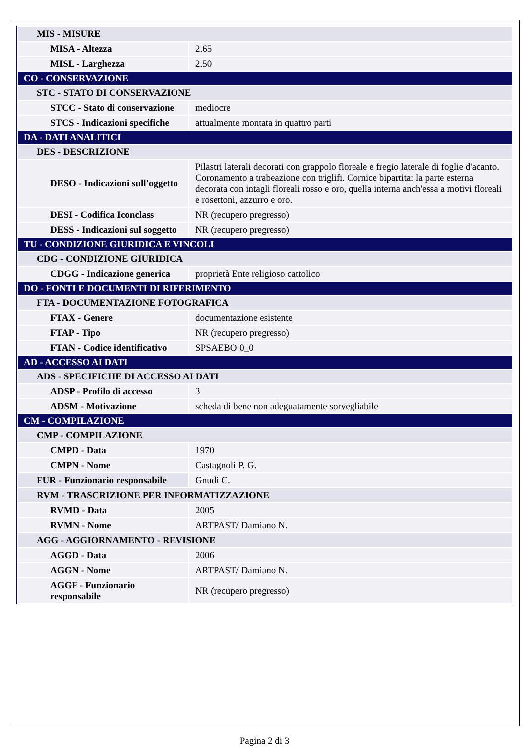| MIS - MISURE | |
| MISA - Altezza | 2.65 |
| MISL - Larghezza | 2.50 |
| CO - CONSERVAZIONE | |
| STC - STATO DI CONSERVAZIONE | |
| STCC - Stato di conservazione | mediocre |
| STCS - Indicazioni specifiche | attualmente montata in quattro parti |
| DA - DATI ANALITICI | |
| DES - DESCRIZIONE | |
| DESO - Indicazioni sull'oggetto | Pilastri laterali decorati con grappolo floreale e fregio laterale di foglie d'acanto. Coronamento a trabeazione con triglifi. Cornice bipartita: la parte esterna decorata con intagli floreali rosso e oro, quella interna anch'essa a motivi floreali e rosettoni, azzurro e oro. |
| DESI - Codifica Iconclass | NR (recupero pregresso) |
| DESS - Indicazioni sul soggetto | NR (recupero pregresso) |
| TU - CONDIZIONE GIURIDICA E VINCOLI | |
| CDG - CONDIZIONE GIURIDICA | |
| CDGG - Indicazione generica | proprietà Ente religioso cattolico |
| DO - FONTI E DOCUMENTI DI RIFERIMENTO | |
| FTA - DOCUMENTAZIONE FOTOGRAFICA | |
| FTAX - Genere | documentazione esistente |
| FTAP - Tipo | NR (recupero pregresso) |
| FTAN - Codice identificativo | SPSAEBO 0_0 |
| AD - ACCESSO AI DATI | |
| ADS - SPECIFICHE DI ACCESSO AI DATI | |
| ADSP - Profilo di accesso | 3 |
| ADSM - Motivazione | scheda di bene non adeguatamente sorvegliabile |
| CM - COMPILAZIONE | |
| CMP - COMPILAZIONE | |
| CMPD - Data | 1970 |
| CMPN - Nome | Castagnoli P. G. |
| FUR - Funzionario responsabile | Gnudi C. |
| RVM - TRASCRIZIONE PER INFORMATIZZAZIONE | |
| RVMD - Data | 2005 |
| RVMN - Nome | ARTPAST/ Damiano N. |
| AGG - AGGIORNAMENTO - REVISIONE | |
| AGGD - Data | 2006 |
| AGGN - Nome | ARTPAST/ Damiano N. |
| AGGF - Funzionario responsabile | NR (recupero pregresso) |
Pagina 2 di 3